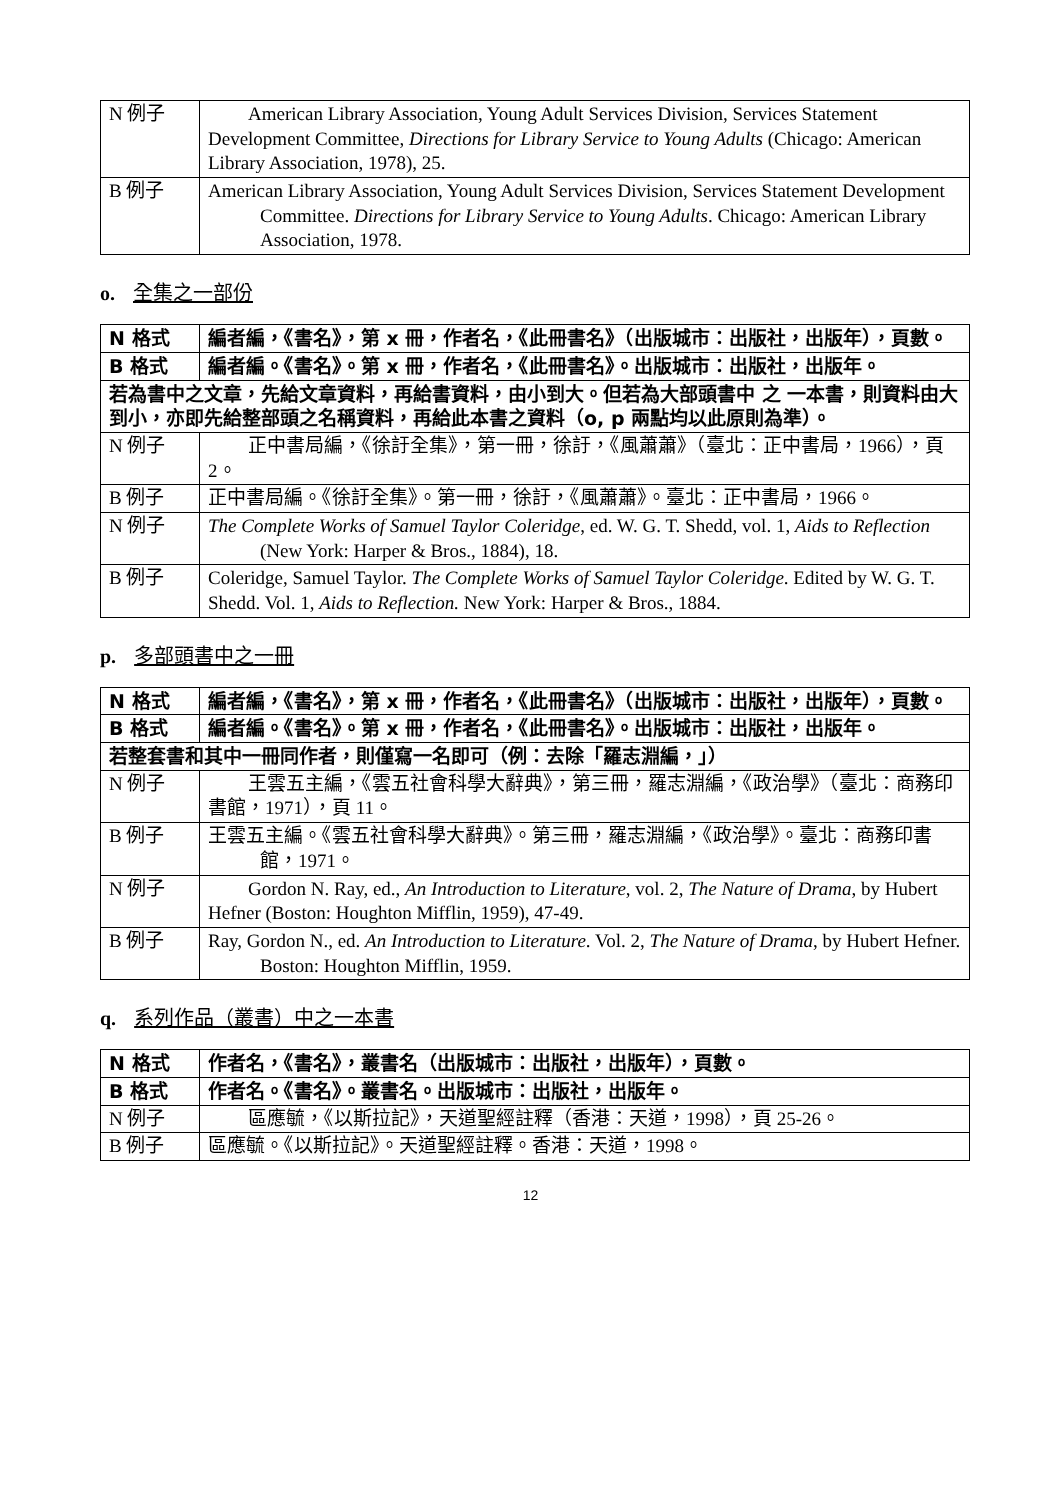| N 例子 | American Library Association, Young Adult Services Division, Services Statement Development Committee, Directions for Library Service to Young Adults (Chicago: American Library Association, 1978), 25. |
| B 例子 | American Library Association, Young Adult Services Division, Services Statement Development Committee. Directions for Library Service to Young Adults . Chicago: American Library Association, 1978. |
o. 全集之一部份
| N 格式 | 編者編，《書名》，第 x 冊，作者名，《此冊書名》（出版城市：出版社，出版年），頁數。 |
| B 格式 | 編者編。《書名》。第 x 冊，作者名，《此冊書名》。出版城市：出版社，出版年。 |
| 若為書中之文章，先給文章資料，再給書資料，由小到大。但若為大部頭書中 之 一本書，則資料由大到小，亦即先給整部頭之名稱資料，再給此本書之資料（o, p 兩點均以此原則為準）。 | |
| N 例子 | 正中書局編，《徐訏全集》，第一冊，徐訏，《風蕭蕭》（臺北：正中書局，1966），頁 2。 |
| B 例子 | 正中書局編。《徐訏全集》。第一冊，徐訏，《風蕭蕭》。臺北：正中書局，1966。 |
| N 例子 | The Complete Works of Samuel Taylor Coleridge , ed. W. G. T. Shedd, vol. 1, Aids to Reflection (New York: Harper & Bros., 1884), 18. |
| B 例子 | Coleridge, Samuel Taylor. The Complete Works of Samuel Taylor Coleridge . Edited by W. G. T. Shedd. Vol. 1, Aids to Reflection. New York: Harper & Bros., 1884. |
p. 多部頭書中之一冊
| N 格式 | 編者編，《書名》，第 x 冊，作者名，《此冊書名》（出版城市：出版社，出版年），頁數。 |
| B 格式 | 編者編。《書名》。第 x 冊，作者名，《此冊書名》。出版城市：出版社，出版年。 |
| 若整套書和其中一冊同作者，則僅寫一名即可（例：去除「羅志淵編，」） | |
| N 例子 | 王雲五主編，《雲五社會科學大辭典》，第三冊，羅志淵編，《政治學》（臺北：商務印書館，1971），頁 11。 |
| B 例子 | 王雲五主編。《雲五社會科學大辭典》。第三冊，羅志淵編，《政治學》。臺北：商務印書館，1971。 |
| N 例子 | Gordon N. Ray, ed., An Introduction to Literature , vol. 2, The Nature of Drama , by Hubert Hefner (Boston: Houghton Mifflin, 1959), 47-49. |
| B 例子 | Ray, Gordon N., ed. An Introduction to Literature . Vol. 2, The Nature of Drama , by Hubert Hefner. Boston: Houghton Mifflin, 1959. |
q. 系列作品（叢書）中之一本書
| N 格式 | 作者名，《書名》，叢書名（出版城市：出版社，出版年），頁數。 |
| B 格式 | 作者名。《書名》。叢書名。出版城市：出版社，出版年。 |
| N 例子 | 區應毓，《以斯拉記》，天道聖經註釋（香港：天道，1998），頁 25-26。 |
| B 例子 | 區應毓。《以斯拉記》。天道聖經註釋。香港：天道，1998。 |
12